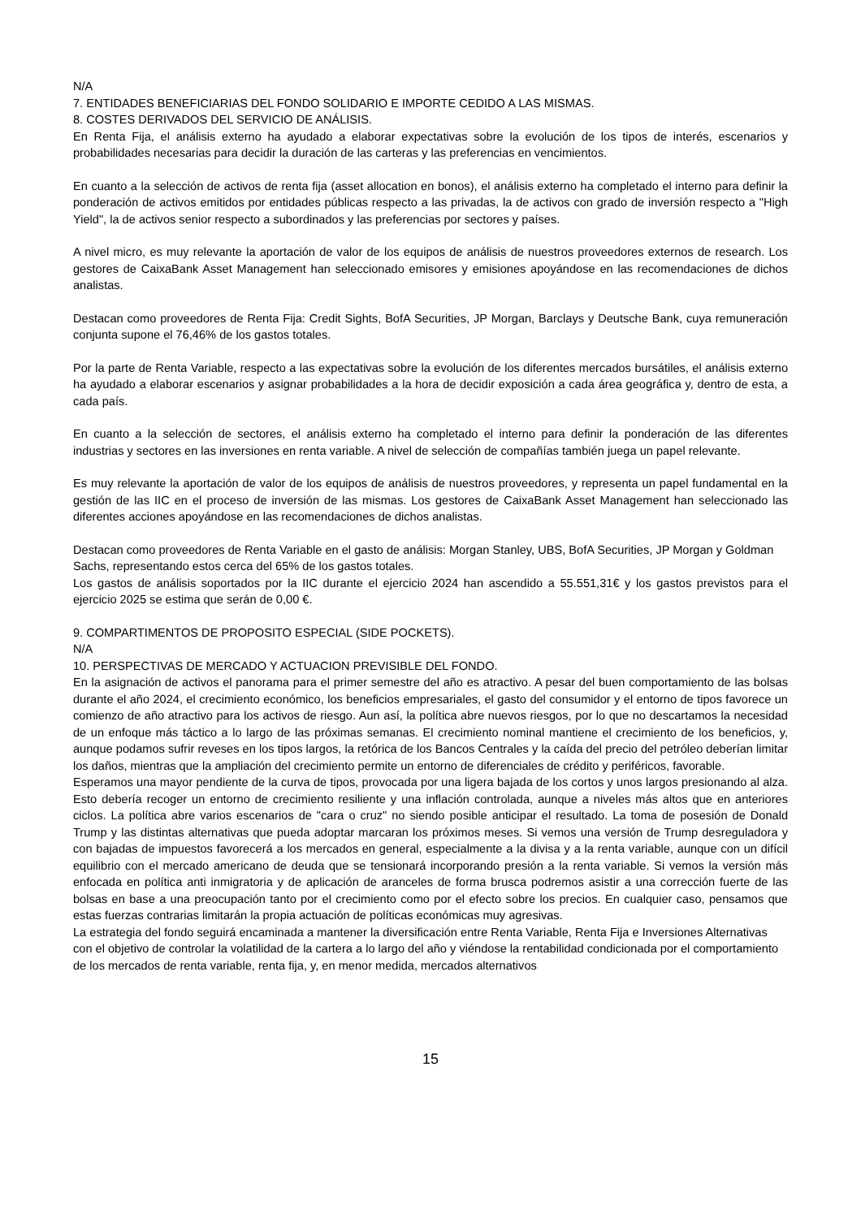N/A
7. ENTIDADES BENEFICIARIAS DEL FONDO SOLIDARIO E IMPORTE CEDIDO A LAS MISMAS.
8. COSTES DERIVADOS DEL SERVICIO DE ANÁLISIS.
En Renta Fija, el análisis externo ha ayudado a elaborar expectativas sobre la evolución de los tipos de interés, escenarios y probabilidades necesarias para decidir la duración de las carteras y las preferencias en vencimientos.
En cuanto a la selección de activos de renta fija (asset allocation en bonos), el análisis externo ha completado el interno para definir la ponderación de activos emitidos por entidades públicas respecto a las privadas, la de activos con grado de inversión respecto a "High Yield", la de activos senior respecto a subordinados y las preferencias por sectores y países.
A nivel micro, es muy relevante la aportación de valor de los equipos de análisis de nuestros proveedores externos de research. Los gestores de CaixaBank Asset Management han seleccionado emisores y emisiones apoyándose en las recomendaciones de dichos analistas.
Destacan como proveedores de Renta Fija: Credit Sights, BofA Securities, JP Morgan, Barclays y Deutsche Bank, cuya remuneración conjunta supone el 76,46% de los gastos totales.
Por la parte de Renta Variable, respecto a las expectativas sobre la evolución de los diferentes mercados bursátiles, el análisis externo ha ayudado a elaborar escenarios y asignar probabilidades a la hora de decidir exposición a cada área geográfica y, dentro de esta, a cada país.
En cuanto a la selección de sectores, el análisis externo ha completado el interno para definir la ponderación de las diferentes industrias y sectores en las inversiones en renta variable. A nivel de selección de compañías también juega un papel relevante.
Es muy relevante la aportación de valor de los equipos de análisis de nuestros proveedores, y representa un papel fundamental en la gestión de las IIC en el proceso de inversión de las mismas. Los gestores de CaixaBank Asset Management han seleccionado las diferentes acciones apoyándose en las recomendaciones de dichos analistas.
Destacan como proveedores de Renta Variable en el gasto de análisis: Morgan Stanley, UBS, BofA Securities, JP Morgan y Goldman Sachs, representando estos cerca del 65% de los gastos totales.
Los gastos de análisis soportados por la IIC durante el ejercicio 2024 han ascendido a 55.551,31€ y los gastos previstos para el ejercicio 2025 se estima que serán de 0,00 €.
9. COMPARTIMENTOS DE PROPOSITO ESPECIAL (SIDE POCKETS).
N/A
10. PERSPECTIVAS DE MERCADO Y ACTUACION PREVISIBLE DEL FONDO.
En la asignación de activos el panorama para el primer semestre del año es atractivo. A pesar del buen comportamiento de las bolsas durante el año 2024, el crecimiento económico, los beneficios empresariales, el gasto del consumidor y el entorno de tipos favorece un comienzo de año atractivo para los activos de riesgo. Aun así, la política abre nuevos riesgos, por lo que no descartamos la necesidad de un enfoque más táctico a lo largo de las próximas semanas. El crecimiento nominal mantiene el crecimiento de los beneficios, y, aunque podamos sufrir reveses en los tipos largos, la retórica de los Bancos Centrales y la caída del precio del petróleo deberían limitar los daños, mientras que la ampliación del crecimiento permite un entorno de diferenciales de crédito y periféricos, favorable.
Esperamos una mayor pendiente de la curva de tipos, provocada por una ligera bajada de los cortos y unos largos presionando al alza. Esto debería recoger un entorno de crecimiento resiliente y una inflación controlada, aunque a niveles más altos que en anteriores ciclos. La política abre varios escenarios de "cara o cruz" no siendo posible anticipar el resultado. La toma de posesión de Donald Trump y las distintas alternativas que pueda adoptar marcaran los próximos meses. Si vemos una versión de Trump desreguladora y con bajadas de impuestos favorecerá a los mercados en general, especialmente a la divisa y a la renta variable, aunque con un difícil equilibrio con el mercado americano de deuda que se tensionará incorporando presión a la renta variable. Si vemos la versión más enfocada en política anti inmigratoria y de aplicación de aranceles de forma brusca podremos asistir a una corrección fuerte de las bolsas en base a una preocupación tanto por el crecimiento como por el efecto sobre los precios. En cualquier caso, pensamos que estas fuerzas contrarias limitarán la propia actuación de políticas económicas muy agresivas.
La estrategia del fondo seguirá encaminada a mantener la diversificación entre Renta Variable, Renta Fija e Inversiones Alternativas con el objetivo de controlar la volatilidad de la cartera a lo largo del año y viéndose la rentabilidad condicionada por el comportamiento de los mercados de renta variable, renta fija, y, en menor medida, mercados alternativos
15